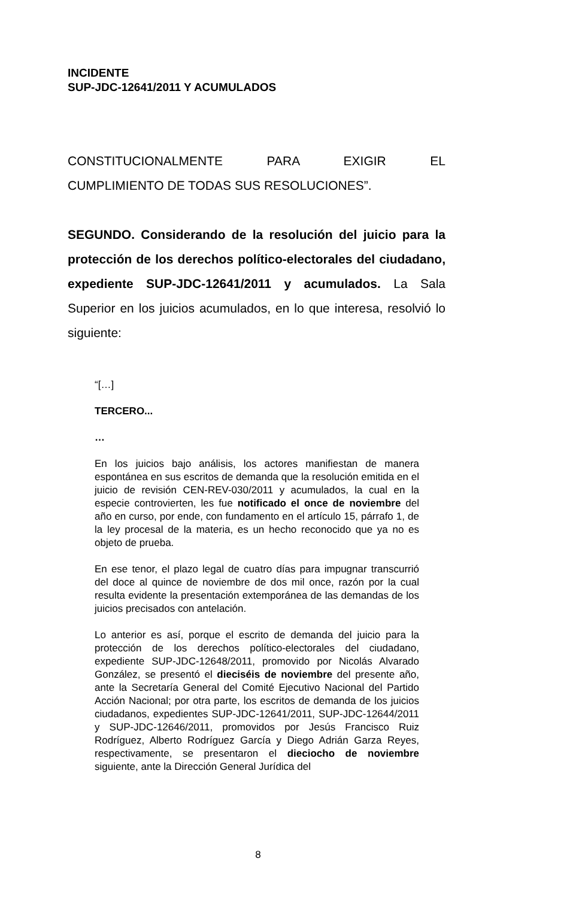INCIDENTE
SUP-JDC-12641/2011 Y ACUMULADOS
CONSTITUCIONALMENTE PARA EXIGIR EL
CUMPLIMIENTO DE TODAS SUS RESOLUCIONES”.
SEGUNDO. Considerando de la resolución del juicio para la protección de los derechos político-electorales del ciudadano, expediente SUP-JDC-12641/2011 y acumulados. La Sala Superior en los juicios acumulados, en lo que interesa, resolvió lo siguiente:
“[…]
TERCERO...
…
En los juicios bajo análisis, los actores manifiestan de manera espontánea en sus escritos de demanda que la resolución emitida en el juicio de revisión CEN-REV-030/2011 y acumulados, la cual en la especie controvierten, les fue notificado el once de noviembre del año en curso, por ende, con fundamento en el artículo 15, párrafo 1, de la ley procesal de la materia, es un hecho reconocido que ya no es objeto de prueba.
En ese tenor, el plazo legal de cuatro días para impugnar transcurrió del doce al quince de noviembre de dos mil once, razón por la cual resulta evidente la presentación extemporánea de las demandas de los juicios precisados con antelación.
Lo anterior es así, porque el escrito de demanda del juicio para la protección de los derechos político-electorales del ciudadano, expediente SUP-JDC-12648/2011, promovido por Nicolás Alvarado González, se presentó el dieciséis de noviembre del presente año, ante la Secretaría General del Comité Ejecutivo Nacional del Partido Acción Nacional; por otra parte, los escritos de demanda de los juicios ciudadanos, expedientes SUP-JDC-12641/2011, SUP-JDC-12644/2011 y SUP-JDC-12646/2011, promovidos por Jesús Francisco Ruiz Rodríguez, Alberto Rodríguez García y Diego Adrián Garza Reyes, respectivamente, se presentaron el dieciocho de noviembre siguiente, ante la Dirección General Jurídica del
8